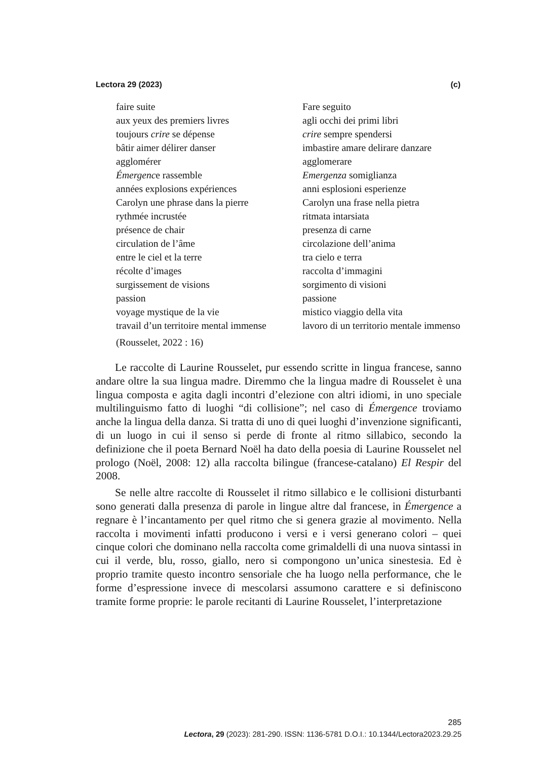Lectora 29 (2023) (c)
faire suite
aux yeux des premiers livres
toujours crire se dépense
bâtir aimer délirer danser
agglomérer
Émergence rassemble
années explosions expériences
Carolyn une phrase dans la pierre
rythmée incrustée
présence de chair
circulation de l’âme
entre le ciel et la terre
récolte d’images
surgissement de visions
passion
voyage mystique de la vie
travail d’un territoire mental immense
Fare seguito
agli occhi dei primi libri
crire sempre spendersi
imbastire amare delirare danzare
agglomerare
Emergenza somiglianza
anni esplosioni esperienze
Carolyn una frase nella pietra
ritmata intarsiata
presenza di carne
circolazione dell’anima
tra cielo e terra
raccolta d’immagini
sorgimento di visioni
passione
mistico viaggio della vita
lavoro di un territorio mentale immenso
(Rousselet, 2022 : 16)
Le raccolte di Laurine Rousselet, pur essendo scritte in lingua francese, sanno andare oltre la sua lingua madre. Diremmo che la lingua madre di Rousselet è una lingua composta e agita dagli incontri d’elezione con altri idiomi, in uno speciale multilinguismo fatto di luoghi “di collisione”; nel caso di Émergence troviamo anche la lingua della danza. Si tratta di uno di quei luoghi d’invenzione significanti, di un luogo in cui il senso si perde di fronte al ritmo sillabico, secondo la definizione che il poeta Bernard Noël ha dato della poesia di Laurine Rousselet nel prologo (Noël, 2008: 12) alla raccolta bilingue (francese-catalano) El Respir del 2008.
Se nelle altre raccolte di Rousselet il ritmo sillabico e le collisioni disturbanti sono generati dalla presenza di parole in lingue altre dal francese, in Émergence a regnare è l’incantamento per quel ritmo che si genera grazie al movimento. Nella raccolta i movimenti infatti producono i versi e i versi generano colori – quei cinque colori che dominano nella raccolta come grimaldelli di una nuova sintassi in cui il verde, blu, rosso, giallo, nero si compongono un’unica sinestesia. Ed è proprio tramite questo incontro sensoriale che ha luogo nella performance, che le forme d’espressione invece di mescolarsi assumono carattere e si definiscono tramite forme proprie: le parole recitanti di Laurine Rousselet, l’interpretazione
285
Lectora, 29 (2023): 281-290. ISSN: 1136-5781 D.O.I.: 10.1344/Lectora2023.29.25